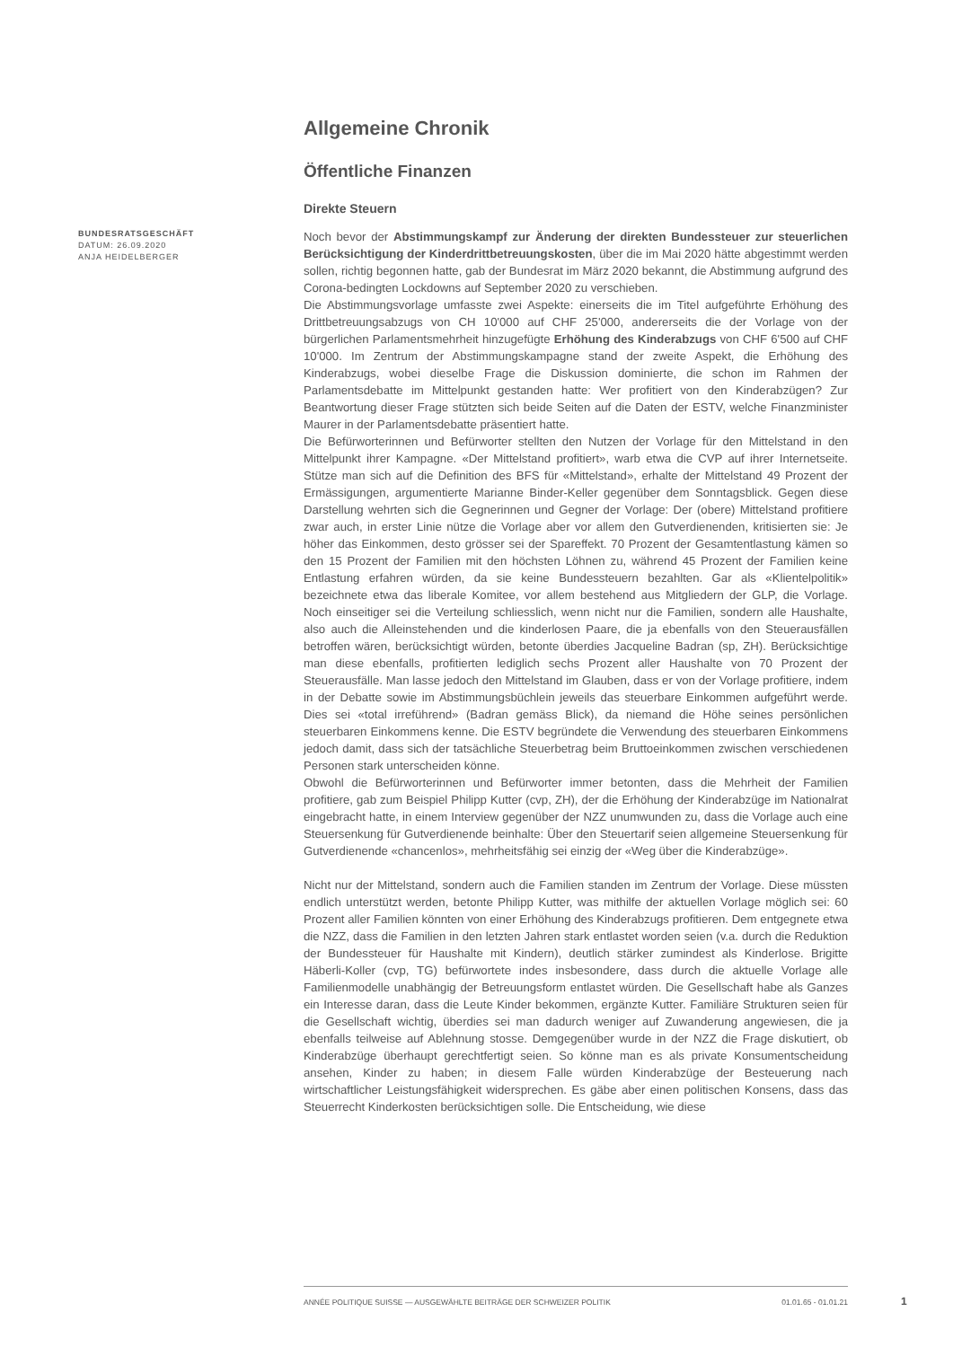Allgemeine Chronik
Öffentliche Finanzen
Direkte Steuern
BUNDESRATSGESCHÄFT
DATUM: 26.09.2020
ANJA HEIDELBERGER
Noch bevor der Abstimmungskampf zur Änderung der direkten Bundessteuer zur steuerlichen Berücksichtigung der Kinderdrittbetreuungskosten, über die im Mai 2020 hätte abgestimmt werden sollen, richtig begonnen hatte, gab der Bundesrat im März 2020 bekannt, die Abstimmung aufgrund des Corona-bedingten Lockdowns auf September 2020 zu verschieben.
Die Abstimmungsvorlage umfasste zwei Aspekte: einerseits die im Titel aufgeführte Erhöhung des Drittbetreuungsabzugs von CH 10'000 auf CHF 25'000, andererseits die der Vorlage von der bürgerlichen Parlamentsmehrheit hinzugefügte Erhöhung des Kinderabzugs von CHF 6'500 auf CHF 10'000. Im Zentrum der Abstimmungskampagne stand der zweite Aspekt, die Erhöhung des Kinderabzugs, wobei dieselbe Frage die Diskussion dominierte, die schon im Rahmen der Parlamentsdebatte im Mittelpunkt gestanden hatte: Wer profitiert von den Kinderabzügen? Zur Beantwortung dieser Frage stützten sich beide Seiten auf die Daten der ESTV, welche Finanzminister Maurer in der Parlamentsdebatte präsentiert hatte.
Die Befürworterinnen und Befürworter stellten den Nutzen der Vorlage für den Mittelstand in den Mittelpunkt ihrer Kampagne. «Der Mittelstand profitiert», warb etwa die CVP auf ihrer Internetseite. Stütze man sich auf die Definition des BFS für «Mittelstand», erhalte der Mittelstand 49 Prozent der Ermässigungen, argumentierte Marianne Binder-Keller gegenüber dem Sonntagsblick. Gegen diese Darstellung wehrten sich die Gegnerinnen und Gegner der Vorlage: Der (obere) Mittelstand profitiere zwar auch, in erster Linie nütze die Vorlage aber vor allem den Gutverdienenden, kritisierten sie: Je höher das Einkommen, desto grösser sei der Spareffekt. 70 Prozent der Gesamtentlastung kämen so den 15 Prozent der Familien mit den höchsten Löhnen zu, während 45 Prozent der Familien keine Entlastung erfahren würden, da sie keine Bundessteuern bezahlten. Gar als «Klientelpolitik» bezeichnete etwa das liberale Komitee, vor allem bestehend aus Mitgliedern der GLP, die Vorlage. Noch einseitiger sei die Verteilung schliesslich, wenn nicht nur die Familien, sondern alle Haushalte, also auch die Alleinstehenden und die kinderlosen Paare, die ja ebenfalls von den Steuerausfällen betroffen wären, berücksichtigt würden, betonte überdies Jacqueline Badran (sp, ZH). Berücksichtige man diese ebenfalls, profitierten lediglich sechs Prozent aller Haushalte von 70 Prozent der Steuerausfälle. Man lasse jedoch den Mittelstand im Glauben, dass er von der Vorlage profitiere, indem in der Debatte sowie im Abstimmungsbüchlein jeweils das steuerbare Einkommen aufgeführt werde. Dies sei «total irreführend» (Badran gemäss Blick), da niemand die Höhe seines persönlichen steuerbaren Einkommens kenne. Die ESTV begründete die Verwendung des steuerbaren Einkommens jedoch damit, dass sich der tatsächliche Steuerbetrag beim Bruttoeinkommen zwischen verschiedenen Personen stark unterscheiden könne.
Obwohl die Befürworterinnen und Befürworter immer betonten, dass die Mehrheit der Familien profitiere, gab zum Beispiel Philipp Kutter (cvp, ZH), der die Erhöhung der Kinderabzüge im Nationalrat eingebracht hatte, in einem Interview gegenüber der NZZ unumwunden zu, dass die Vorlage auch eine Steuersenkung für Gutverdienende beinhalte: Über den Steuertarif seien allgemeine Steuersenkung für Gutverdienende «chancenlos», mehrheitsfähig sei einzig der «Weg über die Kinderabzüge».
Nicht nur der Mittelstand, sondern auch die Familien standen im Zentrum der Vorlage. Diese müssten endlich unterstützt werden, betonte Philipp Kutter, was mithilfe der aktuellen Vorlage möglich sei: 60 Prozent aller Familien könnten von einer Erhöhung des Kinderabzugs profitieren. Dem entgegnete etwa die NZZ, dass die Familien in den letzten Jahren stark entlastet worden seien (v.a. durch die Reduktion der Bundessteuer für Haushalte mit Kindern), deutlich stärker zumindest als Kinderlose. Brigitte Häberli-Koller (cvp, TG) befürwortete indes insbesondere, dass durch die aktuelle Vorlage alle Familienmodelle unabhängig der Betreuungsform entlastet würden. Die Gesellschaft habe als Ganzes ein Interesse daran, dass die Leute Kinder bekommen, ergänzte Kutter. Familiäre Strukturen seien für die Gesellschaft wichtig, überdies sei man dadurch weniger auf Zuwanderung angewiesen, die ja ebenfalls teilweise auf Ablehnung stosse. Demgegenüber wurde in der NZZ die Frage diskutiert, ob Kinderabzüge überhaupt gerechtfertigt seien. So könne man es als private Konsumentscheidung ansehen, Kinder zu haben; in diesem Falle würden Kinderabzüge der Besteuerung nach wirtschaftlicher Leistungsfähigkeit widersprechen. Es gäbe aber einen politischen Konsens, dass das Steuerrecht Kinderkosten berücksichtigen solle. Die Entscheidung, wie diese
ANNÉE POLITIQUE SUISSE — AUSGEWÄHLTE BEITRÄGE DER SCHWEIZER POLITIK 01.01.65 - 01.01.21
1